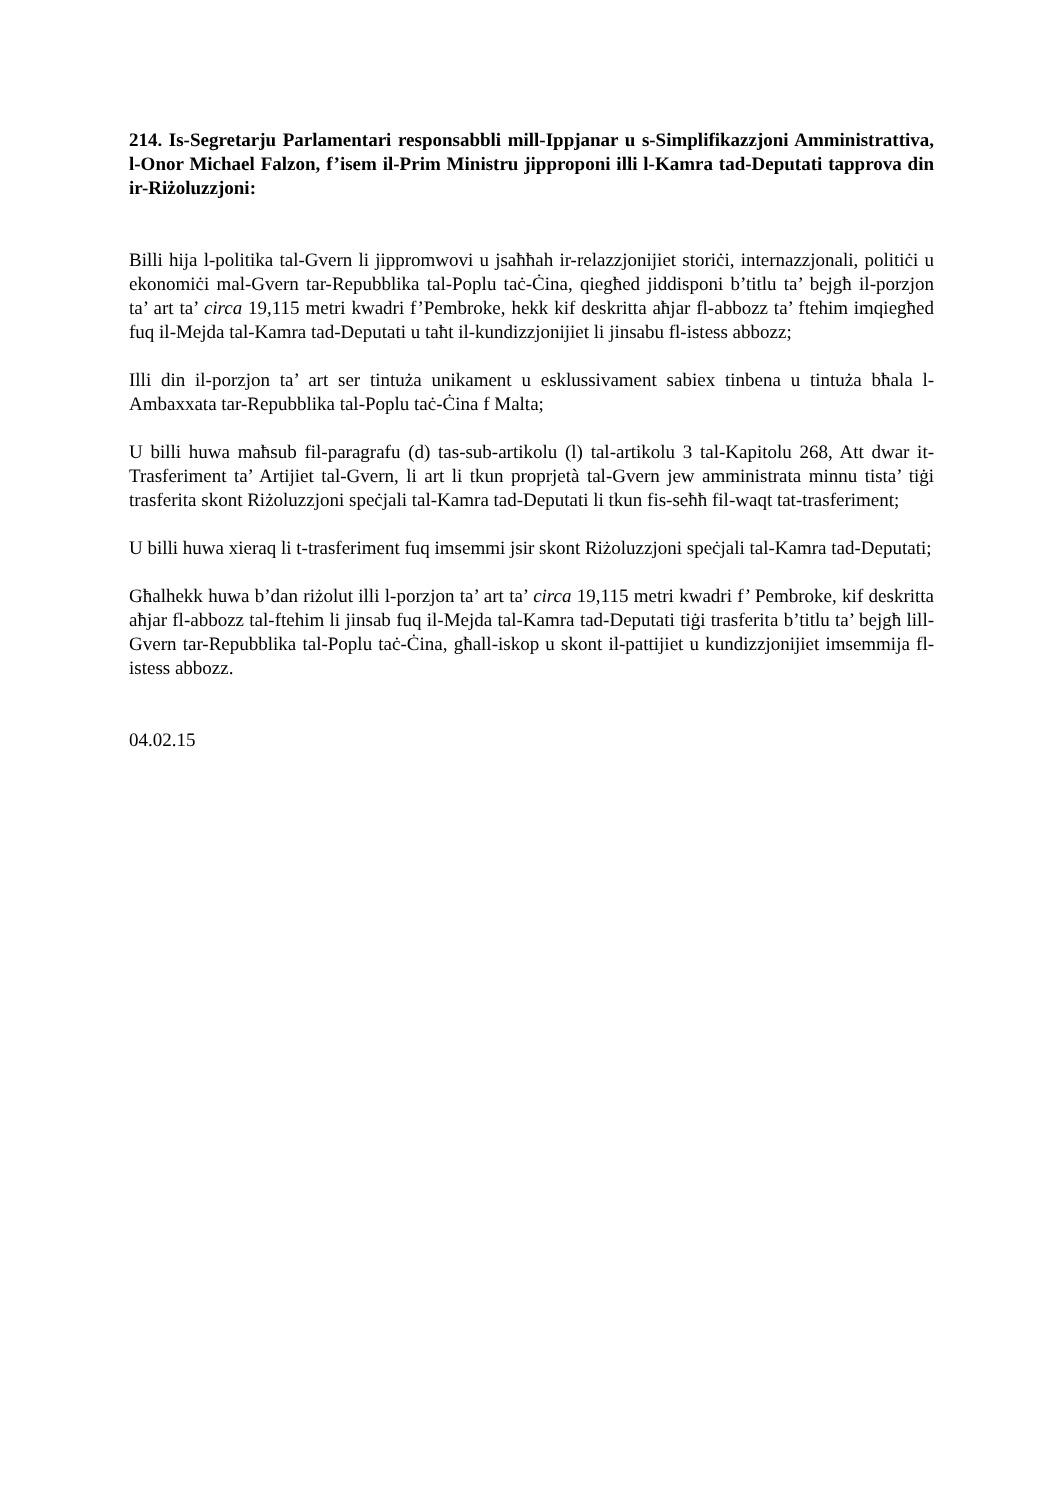214. Is-Segretarju Parlamentari responsabbli mill-Ippjanar u s-Simplifikazzjoni Amministrattiva, l-Onor Michael Falzon, f’isem il-Prim Ministru jipproponi illi l-Kamra tad-Deputati tapprova din ir-Riżoluzzjoni:
Billi hija l-politika tal-Gvern li jippromwovi u jsaħħah ir-relazzjonijiet storiċi, internazzjonali, politiċi u ekonomiċi mal-Gvern tar-Repubblika tal-Poplu taċ-Ċina, qiegħed jiddisponi b’titlu ta’ bejgħ il-porzjon ta’ art ta’ circa 19,115 metri kwadri f’Pembroke, hekk kif deskritta aħjar fl-abbozz ta’ ftehim imqiegħed fuq il-Mejda tal-Kamra tad-Deputati u taħt il-kundizzjonijiet li jinsabu fl-istess abbozz;
Illi din il-porzjon ta’ art ser tintuża unikament u esklussivament sabiex tinbena u tintuża bħala l-Ambaxxata tar-Repubblika tal-Poplu taċ-Ċina f Malta;
U billi huwa maħsub fil-paragrafu (d) tas-sub-artikolu (l) tal-artikolu 3 tal-Kapitolu 268, Att dwar it-Trasferiment ta’ Artijiet tal-Gvern, li art li tkun proprjetà tal-Gvern jew amministrata minnu tista’ tiġi trasferita skont Riżoluzzjoni speċjali tal-Kamra tad-Deputati li tkun fis-seħħ fil-waqt tat-trasferiment;
U billi huwa xieraq li t-trasferiment fuq imsemmi jsir skont Riżoluzzjoni speċjali tal-Kamra tad-Deputati;
Għalhekk huwa b’dan riżolut illi l-porzjon ta’ art ta’ circa 19,115 metri kwadri f’ Pembroke, kif deskritta aħjar fl-abbozz tal-ftehim li jinsab fuq il-Mejda tal-Kamra tad-Deputati tiġi trasferita b’titlu ta’ bejgħ lill-Gvern tar-Repubblika tal-Poplu taċ-Ċina, għall-iskop u skont il-pattijiet u kundizzjonijiet imsemmija fl-istess abbozz.
04.02.15